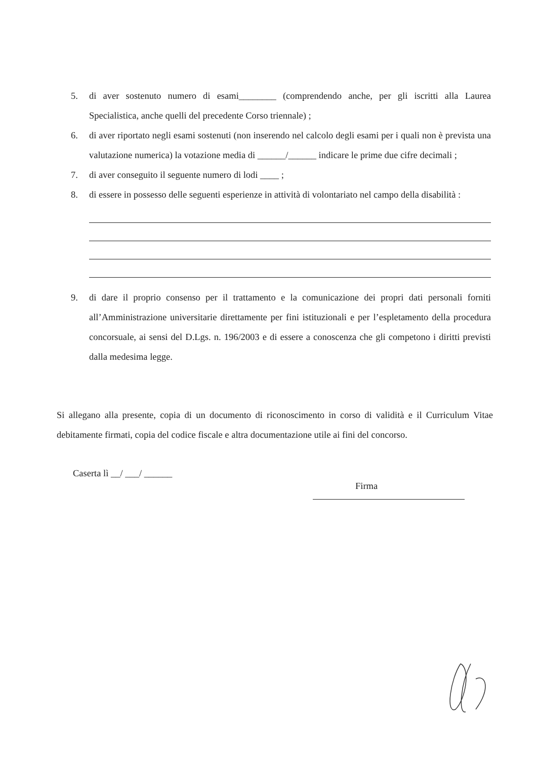5. di aver sostenuto numero di esami________ (comprendendo anche, per gli iscritti alla Laurea Specialistica, anche quelli del precedente Corso triennale) ;
6. di aver riportato negli esami sostenuti (non inserendo nel calcolo degli esami per i quali non è prevista una valutazione numerica) la votazione media di ______/______ indicare le prime due cifre decimali ;
7. di aver conseguito il seguente numero di lodi ____ ;
8. di essere in possesso delle seguenti esperienze in attività di volontariato nel campo della disabilità :
9. di dare il proprio consenso per il trattamento e la comunicazione dei propri dati personali forniti all’Amministrazione universitarie direttamente per fini istituzionali e per l’espletamento della procedura concorsuale, ai sensi del D.Lgs. n. 196/2003 e di essere a conoscenza che gli competono i diritti previsti dalla medesima legge.
Si allegano alla presente, copia di un documento di riconoscimento in corso di validità e il Curriculum Vitae debitamente firmati, copia del codice fiscale e altra documentazione utile ai fini del concorso.
Caserta lì __/ ___/ ______
Firma